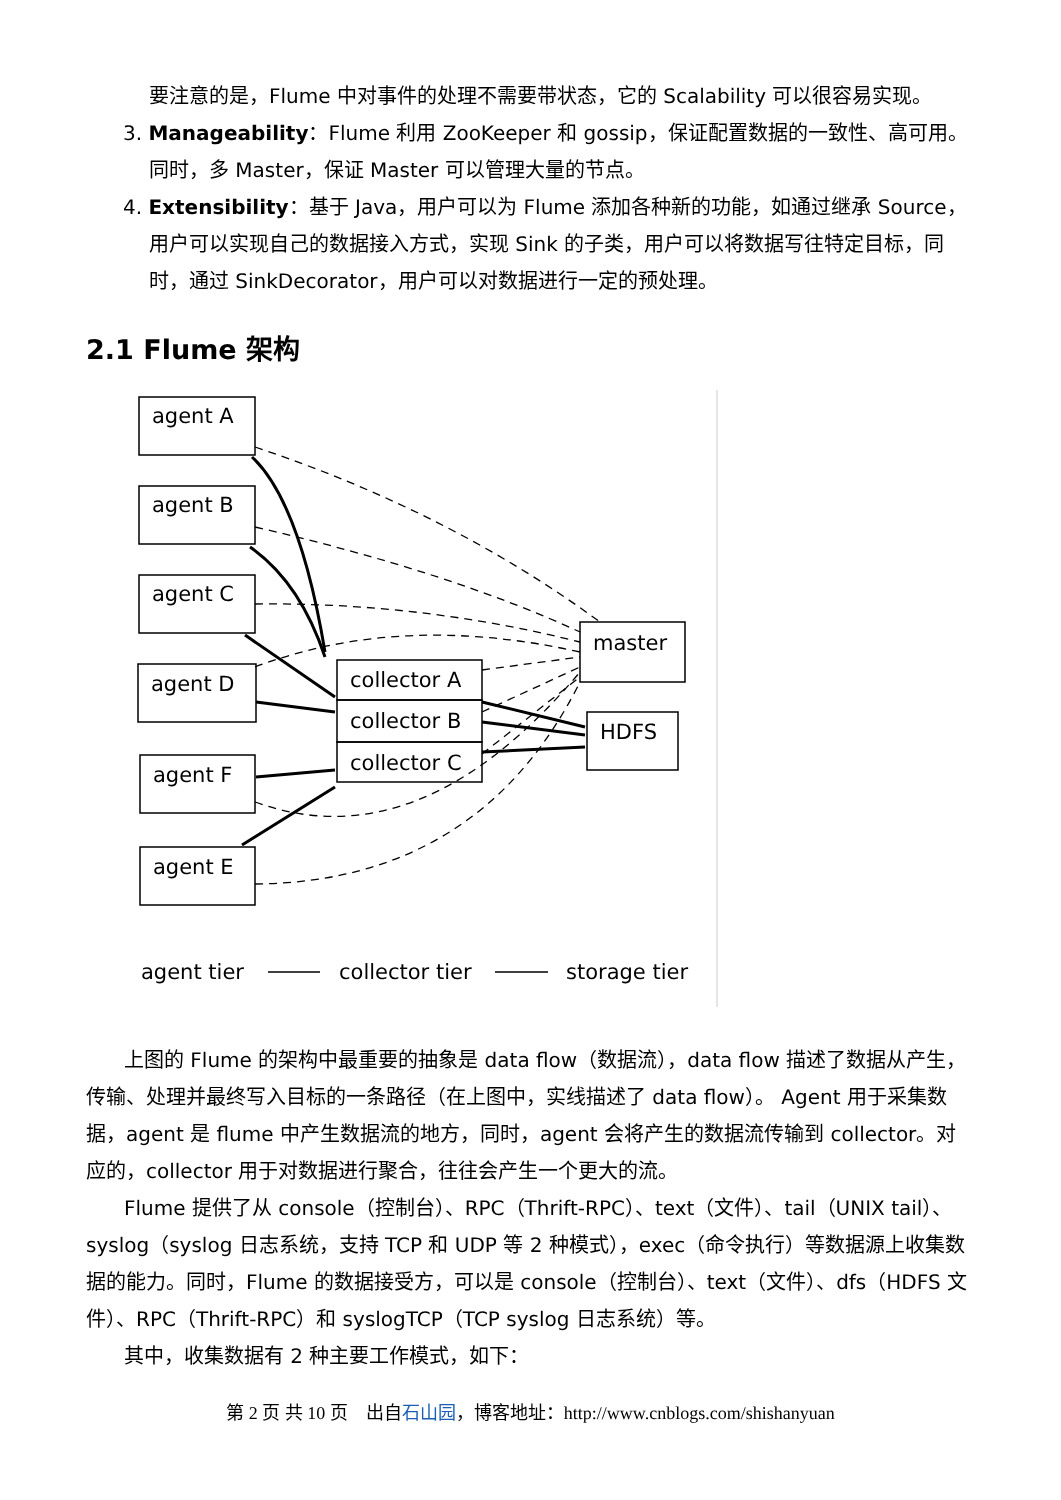要注意的是，Flume 中对事件的处理不需要带状态，它的 Scalability 可以很容易实现。
3. Manageability：Flume 利用 ZooKeeper 和 gossip，保证配置数据的一致性、高可用。同时，多 Master，保证 Master 可以管理大量的节点。
4. Extensibility：基于 Java，用户可以为 Flume 添加各种新的功能，如通过继承 Source，用户可以实现自己的数据接入方式，实现 Sink 的子类，用户可以将数据写往特定目标，同时，通过 SinkDecorator，用户可以对数据进行一定的预处理。
2.1 Flume 架构
agent A
agent B
agent C
agent D
agent F
agent E
collector A
collector B
collector C
master
HDFS
agent tier
collector tier
storage tier
上图的 Flume 的架构中最重要的抽象是 data flow（数据流），data flow 描述了数据从产生，传输、处理并最终写入目标的一条路径（在上图中，实线描述了 data flow）。 Agent 用于采集数据，agent 是 flume 中产生数据流的地方，同时，agent 会将产生的数据流传输到 collector。对应的，collector 用于对数据进行聚合，往往会产生一个更大的流。
Flume 提供了从 console（控制台）、RPC（Thrift-RPC）、text（文件）、tail（UNIX tail）、syslog（syslog 日志系统，支持 TCP 和 UDP 等 2 种模式），exec（命令执行）等数据源上收集数据的能力。同时，Flume 的数据接受方，可以是 console（控制台）、text（文件）、dfs（HDFS 文件）、RPC（Thrift-RPC）和 syslogTCP（TCP syslog 日志系统）等。
其中，收集数据有 2 种主要工作模式，如下：
第 2 页 共 10 页 出自石山园，博客地址：http://www.cnblogs.com/shishanyuan